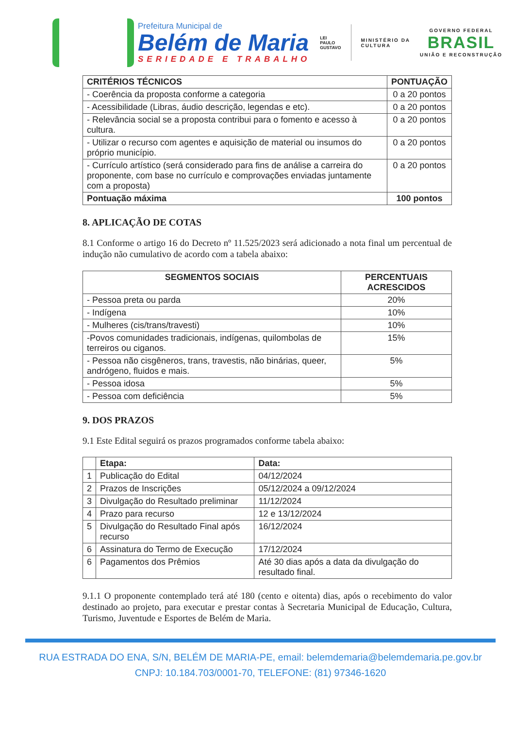Prefeitura Municipal de
Belém de Maria
SERIEDADE E TRABALHO
LEI
PAULO
GUSTAVO
MINISTÉRIO DA
CULTURA
GOVERNO FEDERAL
BRASIL
UNIÃO E RECONSTRUÇÃO
| CRITÉRIOS TÉCNICOS | PONTUAÇÃO |
| --- | --- |
| - Coerência da proposta conforme a categoria | 0 a 20 pontos |
| - Acessibilidade (Libras, áudio descrição, legendas e etc). | 0 a 20 pontos |
| - Relevância social se a proposta contribui para o fomento e acesso à cultura. | 0 a 20 pontos |
| - Utilizar o recurso com agentes e aquisição de material ou insumos do próprio município. | 0 a 20 pontos |
| - Currículo artístico (será considerado para fins de análise a carreira do proponente, com base no currículo e comprovações enviadas juntamente com a proposta) | 0 a 20 pontos |
| Pontuação máxima | 100 pontos |
8. APLICAÇÃO DE COTAS
8.1 Conforme o artigo 16 do Decreto nº 11.525/2023 será adicionado a nota final um percentual de indução não cumulativo de acordo com a tabela abaixo:
| SEGMENTOS SOCIAIS | PERCENTUAIS ACRESCIDOS |
| --- | --- |
| - Pessoa preta ou parda | 20% |
| - Indígena | 10% |
| - Mulheres (cis/trans/travesti) | 10% |
| -Povos comunidades tradicionais, indígenas, quilombolas de terreiros ou ciganos. | 15% |
| - Pessoa não cisgêneros, trans, travestis, não binárias, queer, andrógeno, fluidos e mais. | 5% |
| - Pessoa idosa | 5% |
| - Pessoa com deficiência | 5% |
9. DOS PRAZOS
9.1 Este Edital seguirá os prazos programados conforme tabela abaixo:
| | Etapa: | Data: |
| --- | --- | --- |
| 1 | Publicação do Edital | 04/12/2024 |
| 2 | Prazos de Inscrições | 05/12/2024 a 09/12/2024 |
| 3 | Divulgação do Resultado preliminar | 11/12/2024 |
| 4 | Prazo para recurso | 12 e 13/12/2024 |
| 5 | Divulgação do Resultado Final após recurso | 16/12/2024 |
| 6 | Assinatura do Termo de Execução | 17/12/2024 |
| 6 | Pagamentos dos Prêmios | Até 30 dias após a data da divulgação do resultado final. |
9.1.1 O proponente contemplado terá até 180 (cento e oitenta) dias, após o recebimento do valor destinado ao projeto, para executar e prestar contas à Secretaria Municipal de Educação, Cultura, Turismo, Juventude e Esportes de Belém de Maria.
RUA ESTRADA DO ENA, S/N, BELÉM DE MARIA-PE, email: belemdemaria@belemdemaria.pe.gov.br
CNPJ: 10.184.703/0001-70, TELEFONE: (81) 97346-1620